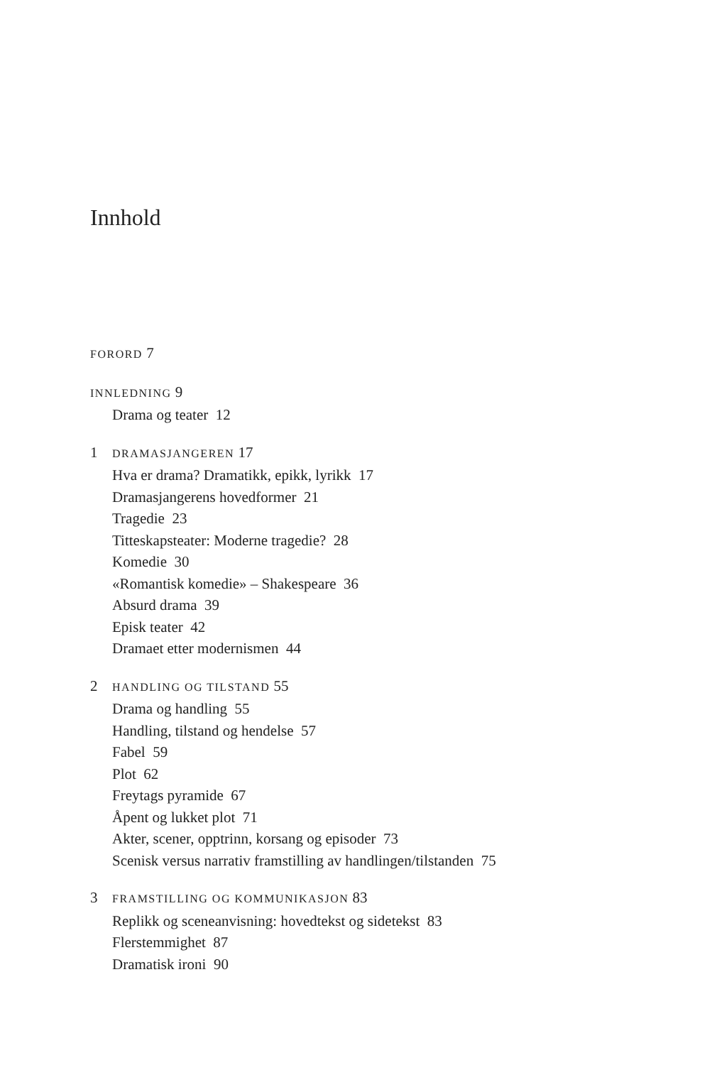Innhold
FORORD 7
INNLEDNING 9
Drama og teater 12
1 DRAMASJANGEREN 17
Hva er drama? Dramatikk, epikk, lyrikk 17
Dramasjangerens hovedformer 21
Tragedie 23
Titteskapsteater: Moderne tragedie? 28
Komedie 30
«Romantisk komedie» – Shakespeare 36
Absurd drama 39
Episk teater 42
Dramaet etter modernismen 44
2 HANDLING OG TILSTAND 55
Drama og handling 55
Handling, tilstand og hendelse 57
Fabel 59
Plot 62
Freytags pyramide 67
Åpent og lukket plot 71
Akter, scener, opptrinn, korsang og episoder 73
Scenisk versus narrativ framstilling av handlingen/tilstanden 75
3 FRAMSTILLING OG KOMMUNIKASJON 83
Replikk og sceneanvisning: hovedtekst og sidetekst 83
Flerstemmighet 87
Dramatisk ironi 90